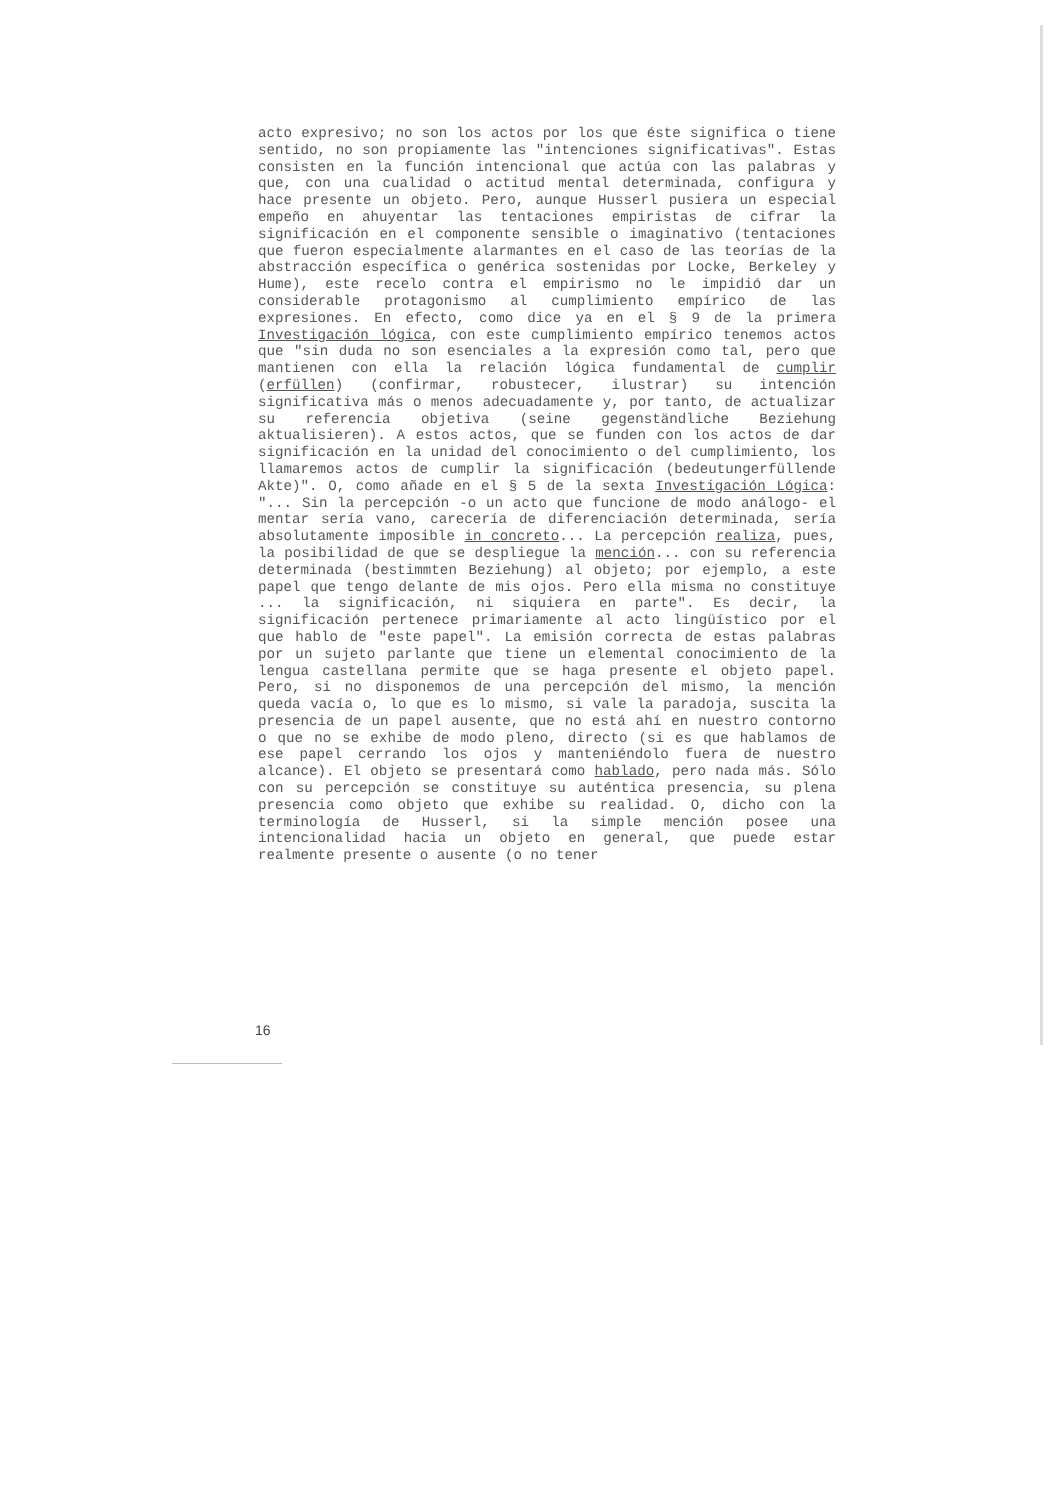acto expresivo; no son los actos por los que éste significa o tiene sentido, no son propiamente las "intenciones significativas". Estas consisten en la función intencional que actúa con las palabras y que, con una cualidad o actitud mental determinada, configura y hace presente un objeto. Pero, aunque Husserl pusiera un especial empeño en ahuyentar las tentaciones empiristas de cifrar la significación en el componente sensible o imaginativo (tentaciones que fueron especialmente alarmantes en el caso de las teorías de la abstracción específica o genérica sostenidas por Locke, Berkeley y Hume), este recelo contra el empirismo no le impidió dar un considerable protagonismo al cumplimiento empírico de las expresiones. En efecto, como dice ya en el § 9 de la primera Investigación lógica, con este cumplimiento empírico tenemos actos que "sin duda no son esenciales a la expresión como tal, pero que mantienen con ella la relación lógica fundamental de cumplir (erfüllen) (confirmar, robustecer, ilustrar) su intención significativa más o menos adecuadamente y, por tanto, de actualizar su referencia objetiva (seine gegenständliche Beziehung aktualisieren). A estos actos, que se funden con los actos de dar significación en la unidad del conocimiento o del cumplimiento, los llamaremos actos de cumplir la significación (bedeutungerfüllende Akte)". O, como añade en el § 5 de la sexta Investigación Lógica: "... Sin la percepción -o un acto que funcione de modo análogo- el mentar sería vano, carecería de diferenciación determinada, sería absolutamente imposible in concreto... La percepción realiza, pues, la posibilidad de que se despliegue la mención... con su referencia determinada (bestimmten Beziehung) al objeto; por ejemplo, a este papel que tengo delante de mis ojos. Pero ella misma no constituye ... la significación, ni siquiera en parte". Es decir, la significación pertenece primariamente al acto lingüístico por el que hablo de "este papel". La emisión correcta de estas palabras por un sujeto parlante que tiene un elemental conocimiento de la lengua castellana permite que se haga presente el objeto papel. Pero, si no disponemos de una percepción del mismo, la mención queda vacía o, lo que es lo mismo, si vale la paradoja, suscita la presencia de un papel ausente, que no está ahí en nuestro contorno o que no se exhibe de modo pleno, directo (si es que hablamos de ese papel cerrando los ojos y manteniéndolo fuera de nuestro alcance). El objeto se presentará como hablado, pero nada más. Sólo con su percepción se constituye su auténtica presencia, su plena presencia como objeto que exhibe su realidad. O, dicho con la terminología de Husserl, si la simple mención posee una intencionalidad hacia un objeto en general, que puede estar realmente presente o ausente (o no tener
16